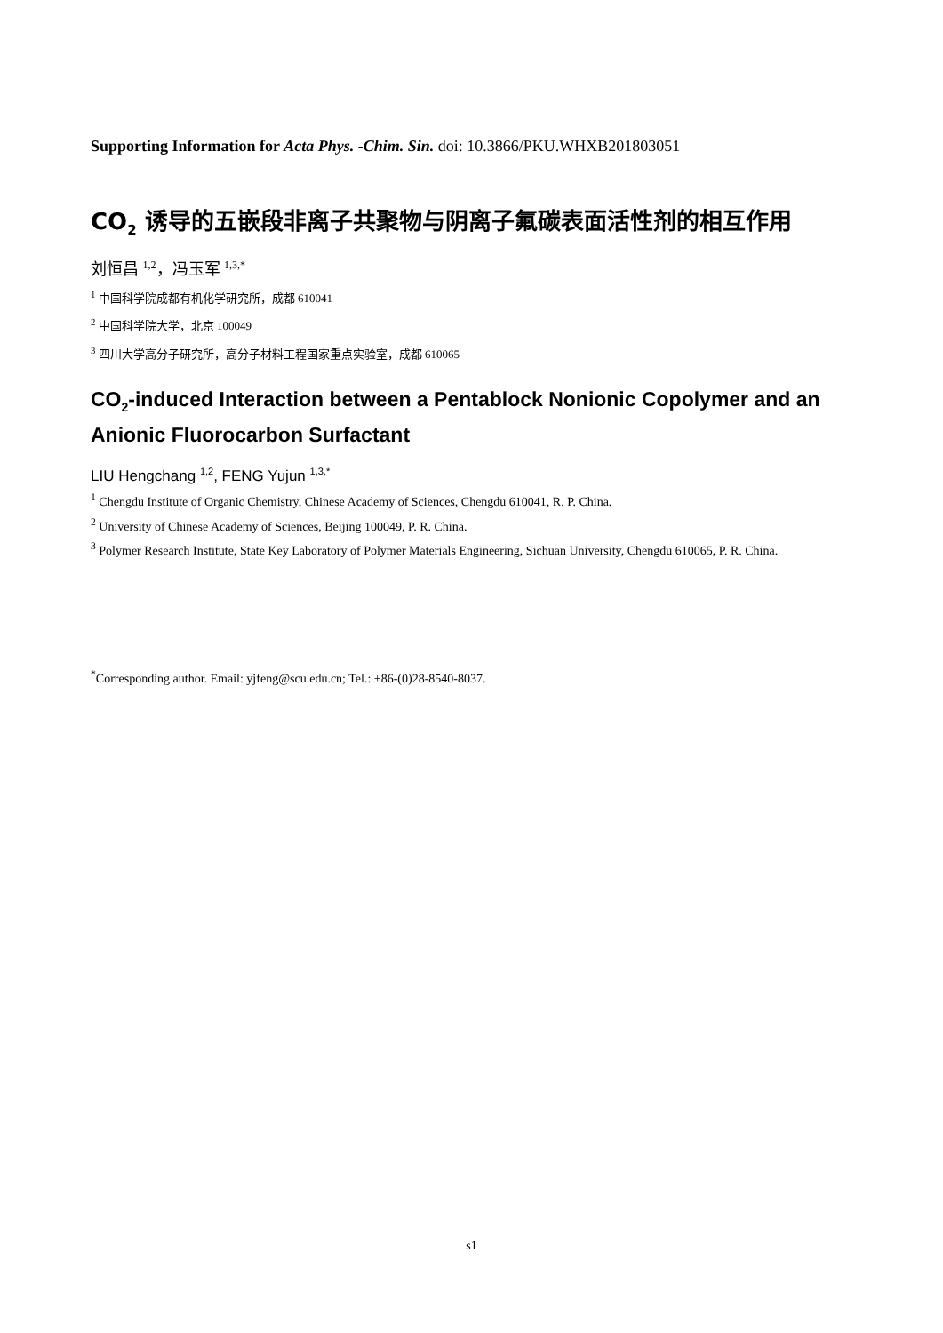Supporting Information for Acta Phys. -Chim. Sin. doi: 10.3866/PKU.WHXB201803051
CO<sub>2</sub> 诱导的五嵌段非离子共聚物与阴离子氟碳表面活性剂的相互作用
刘恒昌 <sup>1,2</sup>，冯玉军 <sup>1,3,*</sup>
<sup>1</sup> 中国科学院成都有机化学研究所，成都 610041
<sup>2</sup> 中国科学院大学，北京 100049
<sup>3</sup> 四川大学高分子研究所，高分子材料工程国家重点实验室，成都 610065
CO<sub>2</sub>-induced Interaction between a Pentablock Nonionic Copolymer and an Anionic Fluorocarbon Surfactant
LIU Hengchang <sup>1,2</sup>, FENG Yujun <sup>1,3,*</sup>
<sup>1</sup> Chengdu Institute of Organic Chemistry, Chinese Academy of Sciences, Chengdu 610041, R. P. China.
<sup>2</sup> University of Chinese Academy of Sciences, Beijing 100049, P. R. China.
<sup>3</sup> Polymer Research Institute, State Key Laboratory of Polymer Materials Engineering, Sichuan University, Chengdu 610065, P. R. China.
<sup>*</sup> Corresponding author. Email: yjfeng@scu.edu.cn; Tel.: +86-(0)28-8540-8037.
s1